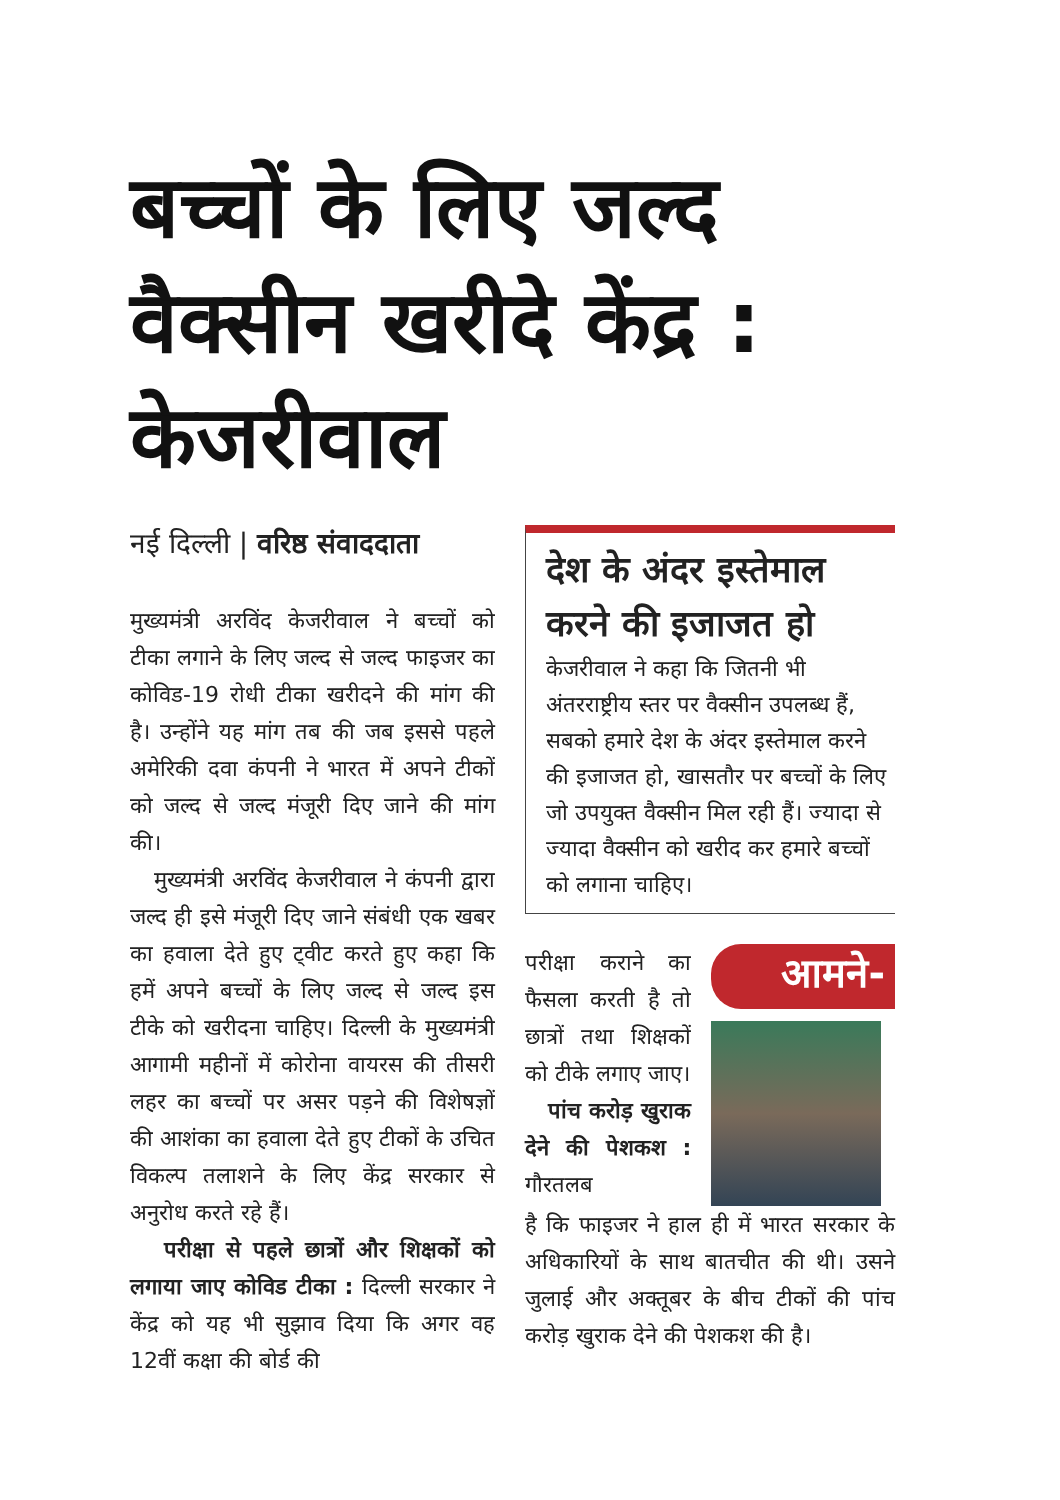बच्चों के लिए जल्द वैक्सीन खरीदे केंद्र : केजरीवाल
नई दिल्ली | वरिष्ठ संवाददाता
मुख्यमंत्री अरविंद केजरीवाल ने बच्चों को टीका लगाने के लिए जल्द से जल्द फाइजर का कोविड-19 रोधी टीका खरीदने की मांग की है। उन्होंने यह मांग तब की जब इससे पहले अमेरिकी दवा कंपनी ने भारत में अपने टीकों को जल्द से जल्द मंजूरी दिए जाने की मांग की।
मुख्यमंत्री अरविंद केजरीवाल ने कंपनी द्वारा जल्द ही इसे मंजूरी दिए जाने संबंधी एक खबर का हवाला देते हुए ट्वीट करते हुए कहा कि हमें अपने बच्चों के लिए जल्द से जल्द इस टीके को खरीदना चाहिए। दिल्ली के मुख्यमंत्री आगामी महीनों में कोरोना वायरस की तीसरी लहर का बच्चों पर असर पड़ने की विशेषज्ञों की आशंका का हवाला देते हुए टीकों के उचित विकल्प तलाशने के लिए केंद्र सरकार से अनुरोध करते रहे हैं।
परीक्षा से पहले छात्रों और शिक्षकों को लगाया जाए कोविड टीका : दिल्ली सरकार ने केंद्र को यह भी सुझाव दिया कि अगर वह 12वीं कक्षा की बोर्ड की
देश के अंदर इस्तेमाल करने की इजाजत हो
केजरीवाल ने कहा कि जितनी भी अंतरराष्ट्रीय स्तर पर वैक्सीन उपलब्ध हैं, सबको हमारे देश के अंदर इस्तेमाल करने की इजाजत हो, खासतौर पर बच्चों के लिए जो उपयुक्त वैक्सीन मिल रही हैं। ज्यादा से ज्यादा वैक्सीन को खरीद कर हमारे बच्चों को लगाना चाहिए।
परीक्षा कराने का फैसला करती है तो छात्रों तथा शिक्षकों को टीके लगाए जाए।
पांच करोड़ खुराक देने की पेशकश : गौरतलब
आमने-
है कि फाइजर ने हाल ही में भारत सरकार के अधिकारियों के साथ बातचीत की थी। उसने जुलाई और अक्तूबर के बीच टीकों की पांच करोड़ खुराक देने की पेशकश की है।